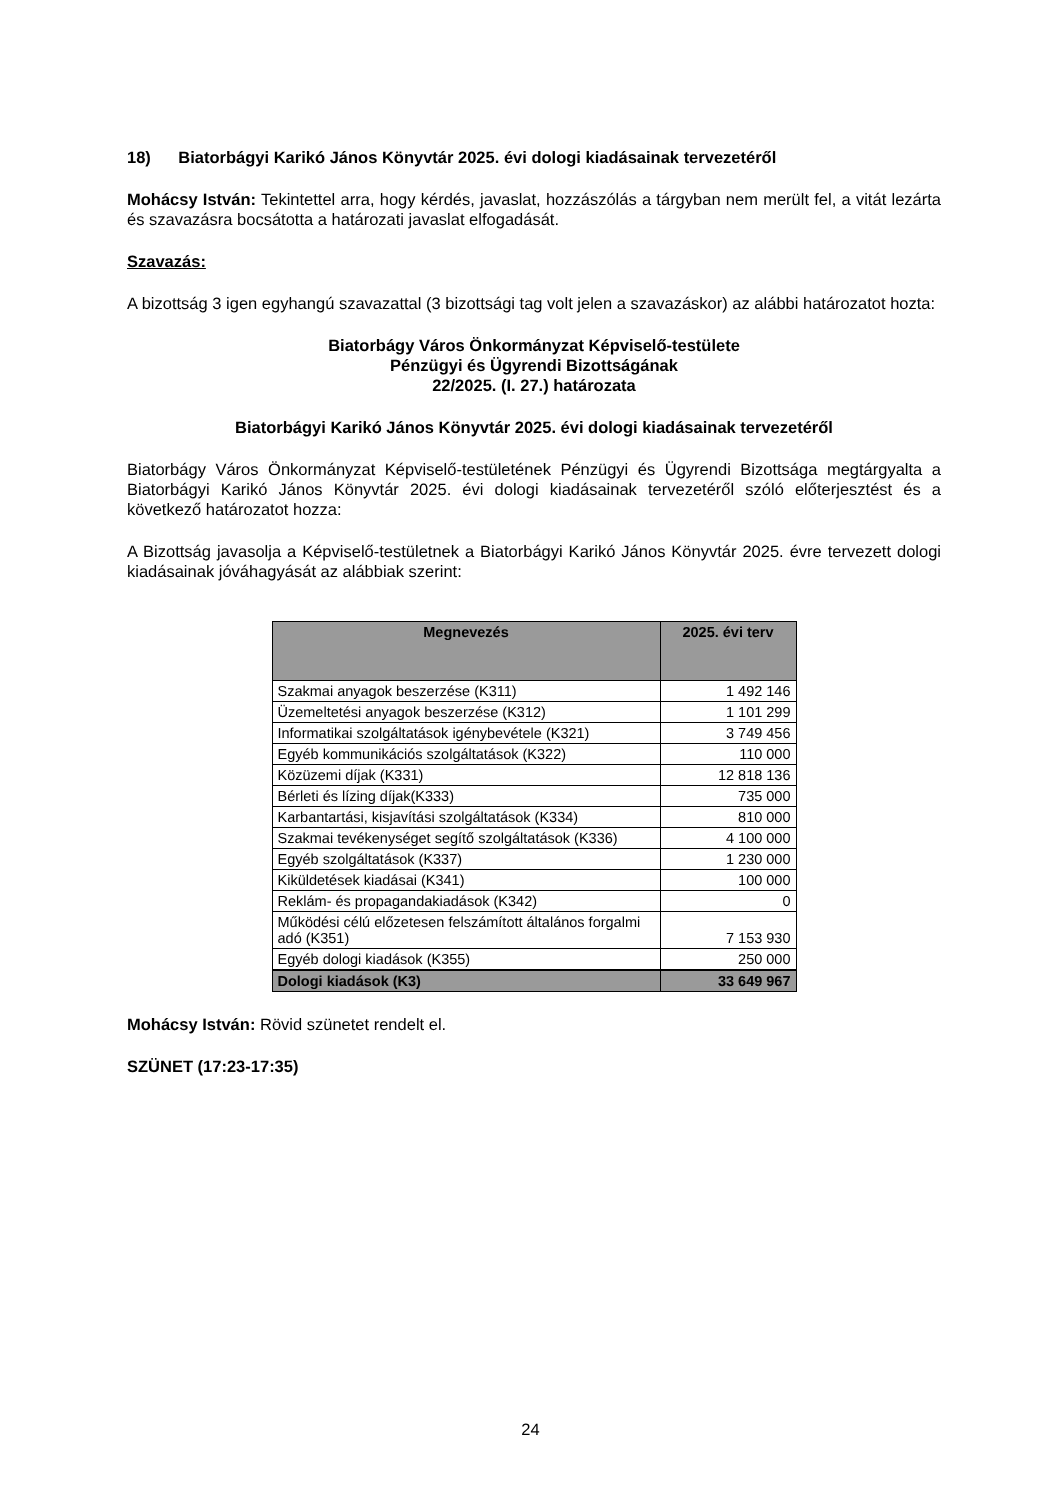18) Biatorbágyi Karikó János Könyvtár 2025. évi dologi kiadásainak tervezetéről
Mohácsy István: Tekintettel arra, hogy kérdés, javaslat, hozzászólás a tárgyban nem merült fel, a vitát lezárta és szavazásra bocsátotta a határozati javaslat elfogadását.
Szavazás:
A bizottság 3 igen egyhangú szavazattal (3 bizottsági tag volt jelen a szavazáskor) az alábbi határozatot hozta:
Biatorbágy Város Önkormányzat Képviselő-testülete
Pénzügyi és Ügyrendi Bizottságának
22/2025. (I. 27.) határozata
Biatorbágyi Karikó János Könyvtár 2025. évi dologi kiadásainak tervezetéről
Biatorbágy Város Önkormányzat Képviselő-testületének Pénzügyi és Ügyrendi Bizottsága megtárgyalta a Biatorbágyi Karikó János Könyvtár 2025. évi dologi kiadásainak tervezetéről szóló előterjesztést és a következő határozatot hozza:
A Bizottság javasolja a Képviselő-testületnek a Biatorbágyi Karikó János Könyvtár 2025. évre tervezett dologi kiadásainak jóváhagyását az alábbiak szerint:
| Megnevezés | 2025. évi terv |
| --- | --- |
| Szakmai anyagok beszerzése (K311) | 1 492 146 |
| Üzemeltetési anyagok beszerzése (K312) | 1 101 299 |
| Informatikai szolgáltatások igénybevétele (K321) | 3 749 456 |
| Egyéb kommunikációs szolgáltatások (K322) | 110 000 |
| Közüzemi díjak (K331) | 12 818 136 |
| Bérleti és lízing díjak(K333) | 735 000 |
| Karbantartási, kisjavítási szolgáltatások (K334) | 810 000 |
| Szakmai tevékenységet segítő szolgáltatások (K336) | 4 100 000 |
| Egyéb szolgáltatások (K337) | 1 230 000 |
| Kiküldetések kiadásai (K341) | 100 000 |
| Reklám- és propagandakiadások (K342) | 0 |
| Működési célú előzetesen felszámított általános forgalmi adó (K351) | 7 153 930 |
| Egyéb dologi kiadások (K355) | 250 000 |
| Dologi kiadások (K3) | 33 649 967 |
Mohácsy István: Rövid szünetet rendelt el.
SZÜNET (17:23-17:35)
24